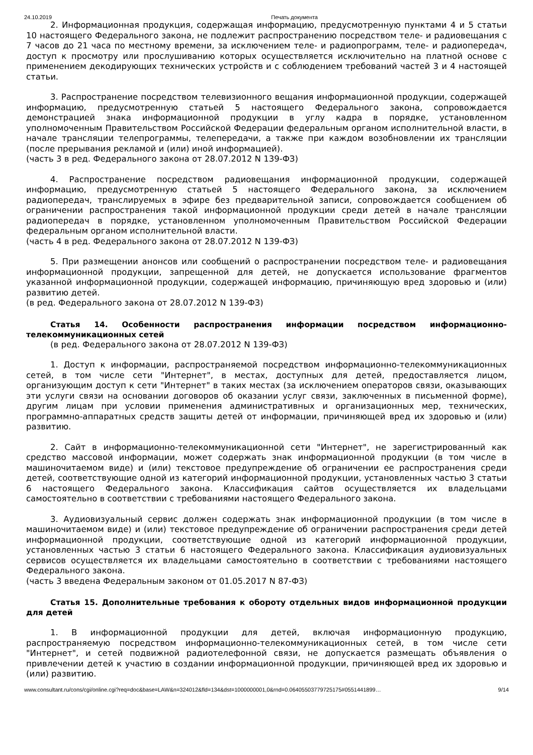24.10.2019 Печать документа
2. Информационная продукция, содержащая информацию, предусмотренную пунктами 4 и 5 статьи 10 настоящего Федерального закона, не подлежит распространению посредством теле- и радиовещания с 7 часов до 21 часа по местному времени, за исключением теле- и радиопрограмм, теле- и радиопередач, доступ к просмотру или прослушиванию которых осуществляется исключительно на платной основе с применением декодирующих технических устройств и с соблюдением требований частей 3 и 4 настоящей статьи.
3. Распространение посредством телевизионного вещания информационной продукции, содержащей информацию, предусмотренную статьей 5 настоящего Федерального закона, сопровождается демонстрацией знака информационной продукции в углу кадра в порядке, установленном уполномоченным Правительством Российской Федерации федеральным органом исполнительной власти, в начале трансляции телепрограммы, телепередачи, а также при каждом возобновлении их трансляции (после прерывания рекламой и (или) иной информацией).
(часть 3 в ред. Федерального закона от 28.07.2012 N 139-ФЗ)
4. Распространение посредством радиовещания информационной продукции, содержащей информацию, предусмотренную статьей 5 настоящего Федерального закона, за исключением радиопередач, транслируемых в эфире без предварительной записи, сопровождается сообщением об ограничении распространения такой информационной продукции среди детей в начале трансляции радиопередач в порядке, установленном уполномоченным Правительством Российской Федерации федеральным органом исполнительной власти.
(часть 4 в ред. Федерального закона от 28.07.2012 N 139-ФЗ)
5. При размещении анонсов или сообщений о распространении посредством теле- и радиовещания информационной продукции, запрещенной для детей, не допускается использование фрагментов указанной информационной продукции, содержащей информацию, причиняющую вред здоровью и (или) развитию детей.
(в ред. Федерального закона от 28.07.2012 N 139-ФЗ)
Статья 14. Особенности распространения информации посредством информационно-телекоммуникационных сетей
(в ред. Федерального закона от 28.07.2012 N 139-ФЗ)
1. Доступ к информации, распространяемой посредством информационно-телекоммуникационных сетей, в том числе сети "Интернет", в местах, доступных для детей, предоставляется лицом, организующим доступ к сети "Интернет" в таких местах (за исключением операторов связи, оказывающих эти услуги связи на основании договоров об оказании услуг связи, заключенных в письменной форме), другим лицам при условии применения административных и организационных мер, технических, программно-аппаратных средств защиты детей от информации, причиняющей вред их здоровью и (или) развитию.
2. Сайт в информационно-телекоммуникационной сети "Интернет", не зарегистрированный как средство массовой информации, может содержать знак информационной продукции (в том числе в машиночитаемом виде) и (или) текстовое предупреждение об ограничении ее распространения среди детей, соответствующие одной из категорий информационной продукции, установленных частью 3 статьи 6 настоящего Федерального закона. Классификация сайтов осуществляется их владельцами самостоятельно в соответствии с требованиями настоящего Федерального закона.
3. Аудиовизуальный сервис должен содержать знак информационной продукции (в том числе в машиночитаемом виде) и (или) текстовое предупреждение об ограничении распространения среди детей информационной продукции, соответствующие одной из категорий информационной продукции, установленных частью 3 статьи 6 настоящего Федерального закона. Классификация аудиовизуальных сервисов осуществляется их владельцами самостоятельно в соответствии с требованиями настоящего Федерального закона.
(часть 3 введена Федеральным законом от 01.05.2017 N 87-ФЗ)
Статья 15. Дополнительные требования к обороту отдельных видов информационной продукции для детей
1. В информационной продукции для детей, включая информационную продукцию, распространяемую посредством информационно-телекоммуникационных сетей, в том числе сети "Интернет", и сетей подвижной радиотелефонной связи, не допускается размещать объявления о привлечении детей к участию в создании информационной продукции, причиняющей вред их здоровью и (или) развитию.
www.consultant.ru/cons/cgi/online.cgi?req=doc&base=LAW&n=324012&fld=134&dst=1000000001,0&rnd=0.06405503779725175#0551441899… 9/14